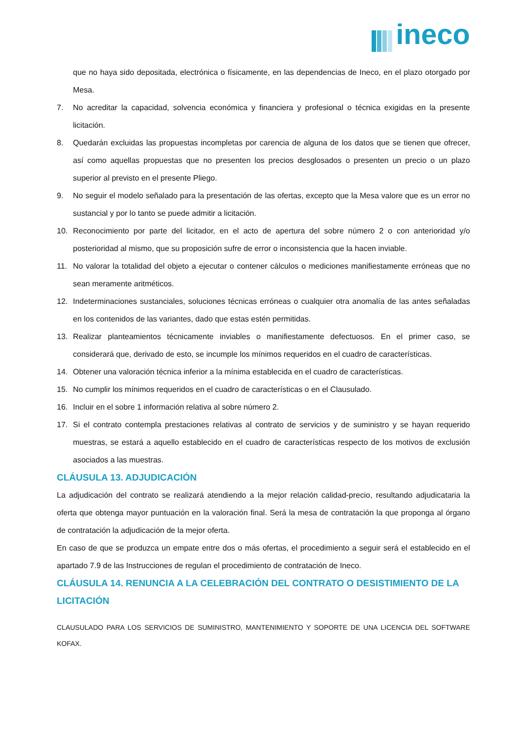ineco
que no haya sido depositada, electrónica o físicamente, en las dependencias de Ineco, en el plazo otorgado por Mesa.
7. No acreditar la capacidad, solvencia económica y financiera y profesional o técnica exigidas en la presente licitación.
8. Quedarán excluidas las propuestas incompletas por carencia de alguna de los datos que se tienen que ofrecer, así como aquellas propuestas que no presenten los precios desglosados o presenten un precio o un plazo superior al previsto en el presente Pliego.
9. No seguir el modelo señalado para la presentación de las ofertas, excepto que la Mesa valore que es un error no sustancial y por lo tanto se puede admitir a licitación.
10. Reconocimiento por parte del licitador, en el acto de apertura del sobre número 2 o con anterioridad y/o posterioridad al mismo, que su proposición sufre de error o inconsistencia que la hacen inviable.
11. No valorar la totalidad del objeto a ejecutar o contener cálculos o mediciones manifiestamente erróneas que no sean meramente aritméticos.
12. Indeterminaciones sustanciales, soluciones técnicas erróneas o cualquier otra anomalía de las antes señaladas en los contenidos de las variantes, dado que estas estén permitidas.
13. Realizar planteamientos técnicamente inviables o manifiestamente defectuosos. En el primer caso, se considerará que, derivado de esto, se incumple los mínimos requeridos en el cuadro de características.
14. Obtener una valoración técnica inferior a la mínima establecida en el cuadro de características.
15. No cumplir los mínimos requeridos en el cuadro de características o en el Clausulado.
16. Incluir en el sobre 1 información relativa al sobre número 2.
17. Si el contrato contempla prestaciones relativas al contrato de servicios y de suministro y se hayan requerido muestras, se estará a aquello establecido en el cuadro de características respecto de los motivos de exclusión asociados a las muestras.
CLÁUSULA 13. ADJUDICACIÓN
La adjudicación del contrato se realizará atendiendo a la mejor relación calidad-precio, resultando adjudicataria la oferta que obtenga mayor puntuación en la valoración final. Será la mesa de contratación la que proponga al órgano de contratación la adjudicación de la mejor oferta.
En caso de que se produzca un empate entre dos o más ofertas, el procedimiento a seguir será el establecido en el apartado 7.9 de las Instrucciones de regulan el procedimiento de contratación de Ineco.
CLÁUSULA 14. RENUNCIA A LA CELEBRACIÓN DEL CONTRATO O DESISTIMIENTO DE LA LICITACIÓN
CLAUSULADO PARA LOS SERVICIOS DE SUMINISTRO, MANTENIMIENTO Y SOPORTE DE UNA LICENCIA DEL SOFTWARE KOFAX.